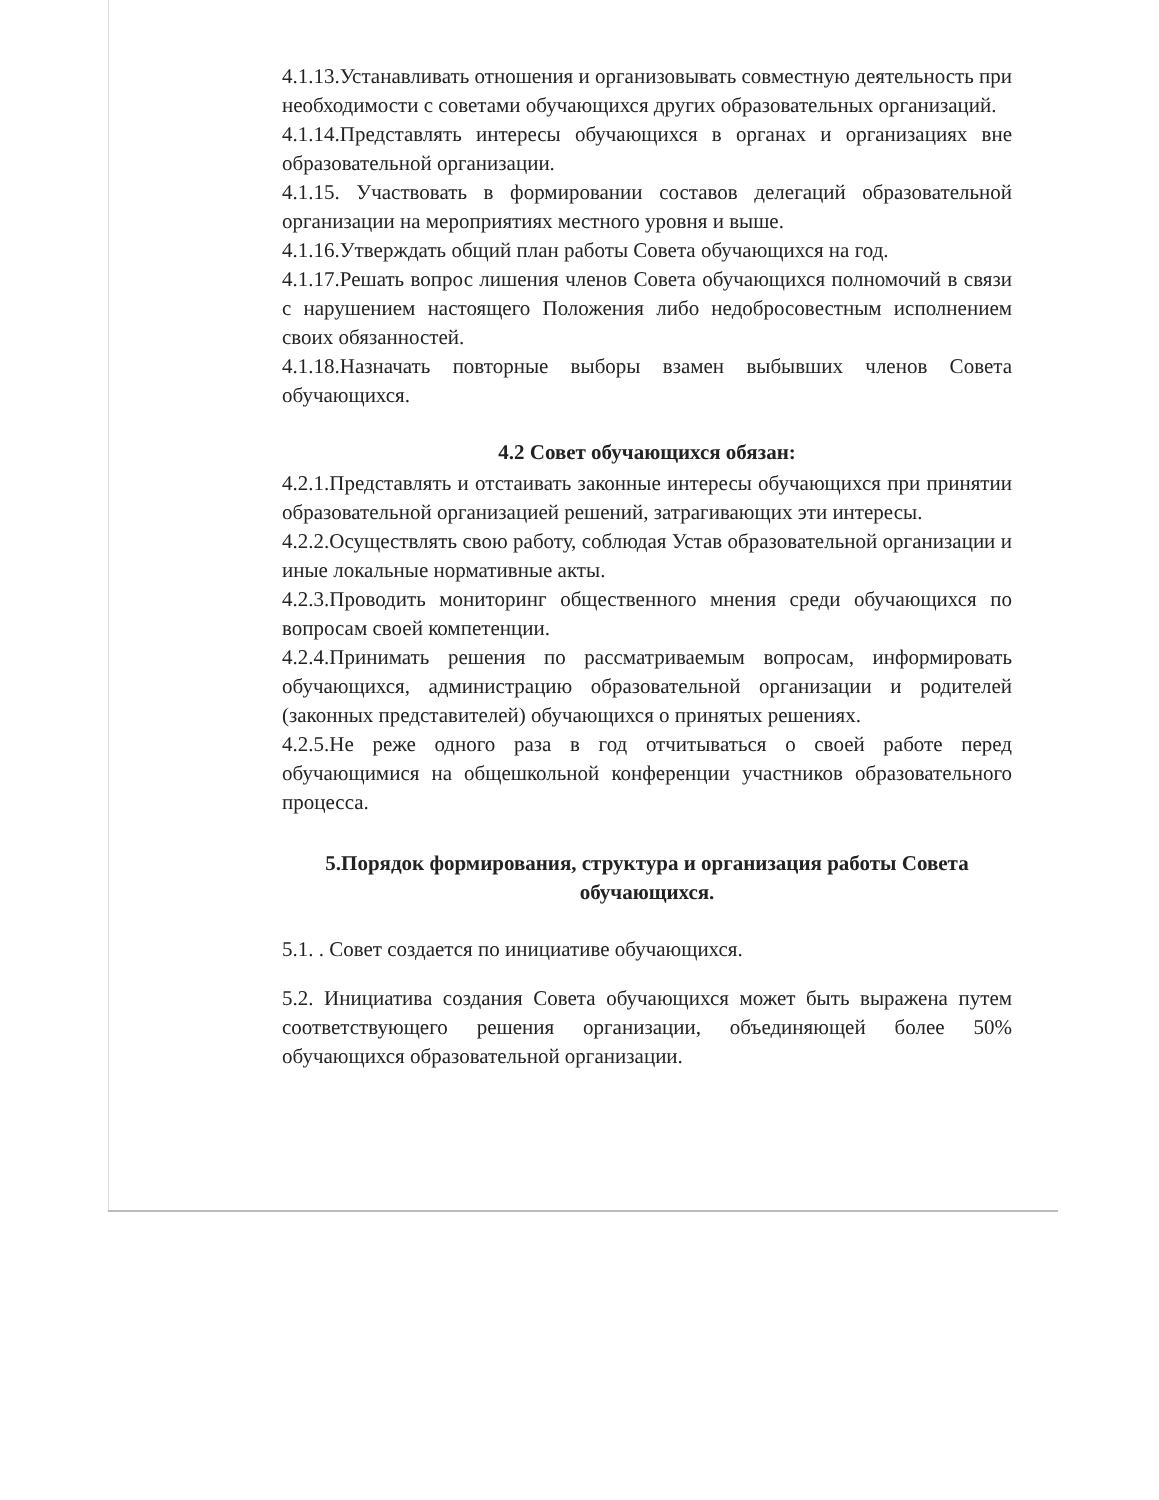4.1.13.Устанавливать отношения и организовывать совместную деятельность при необходимости с советами обучающихся других образовательных организаций.
4.1.14.Представлять интересы обучающихся в органах и организациях вне образовательной организации.
4.1.15. Участвовать в формировании составов делегаций образовательной организации на мероприятиях местного уровня и выше.
4.1.16.Утверждать общий план работы Совета обучающихся на год.
4.1.17.Решать вопрос лишения членов Совета обучающихся полномочий в связи с нарушением настоящего Положения либо недобросовестным исполнением своих обязанностей.
4.1.18.Назначать повторные выборы взамен выбывших членов Совета обучающихся.
4.2 Совет обучающихся обязан:
4.2.1.Представлять и отстаивать законные интересы обучающихся при принятии образовательной организацией решений, затрагивающих эти интересы.
4.2.2.Осуществлять свою работу, соблюдая Устав образовательной организации и иные локальные нормативные акты.
4.2.3.Проводить мониторинг общественного мнения среди обучающихся по вопросам своей компетенции.
4.2.4.Принимать решения по рассматриваемым вопросам, информировать обучающихся, администрацию образовательной организации и родителей (законных представителей) обучающихся о принятых решениях.
4.2.5.Не реже одного раза в год отчитываться о своей работе перед обучающимися на общешкольной конференции участников образовательного процесса.
5.Порядок формирования, структура и организация работы Совета обучающихся.
5.1. . Совет создается по инициативе обучающихся.
5.2. Инициатива создания Совета обучающихся может быть выражена путем соответствующего решения организации, объединяющей более 50% обучающихся образовательной организации.